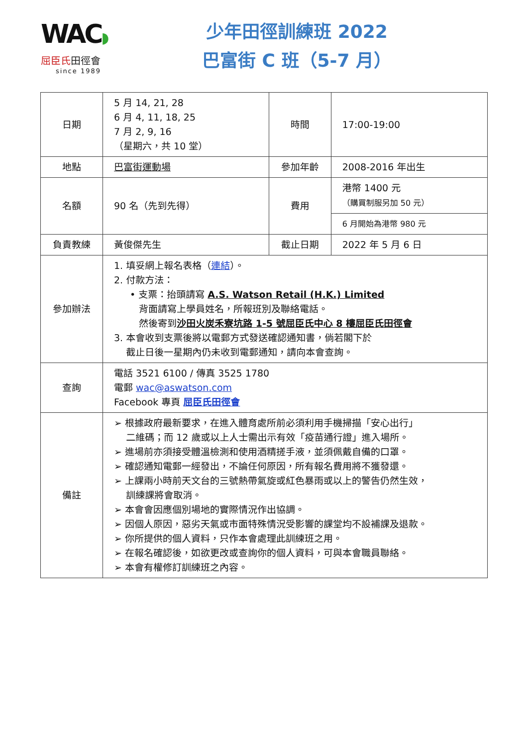WAC◗
屈臣氏田徑會
since 1989
少年田徑訓練班 2022
巴富街 C 班（5-7 月）
| 日期 | 5 月 14, 21, 28 6 月 4, 11, 18, 25 7 月 2, 9, 16 （星期六，共 10 堂） | 時間 | 17:00-19:00 |
| 地點 | 巴富街運動場 | 參加年齡 | 2008-2016 年出生 |
| 名額 | 90 名（先到先得） | 費用 | 港幣 1400 元 （購買制服另加 50 元） |
| | | | 6 月開始為港幣 980 元 |
| 負責教練 | 黃俊傑先生 | 截止日期 | 2022 年 5 月 6 日 |
| 參加辦法 | 1. 填妥網上報名表格（ 連結 ）。 2. 付款方法： • 支票：抬頭請寫 A.S. Watson Retail (H.K.) Limited 背面請寫上學員姓名，所報班別及聯絡電話。 然後寄到 沙田火炭禾寮坑路 1-5 號屈臣氏中心 8 樓屈臣氏田徑會 3. 本會收到支票後將以電郵方式發送確認通知書，倘若閣下於 截止日後一星期內仍未收到電郵通知，請向本會查詢。 | | |
| 查詢 | 電話 3521 6100 / 傳真 3525 1780 電郵 wac@aswatson.com Facebook 專頁 屈臣氏田徑會 | | |
| 備註 | ➢ 根據政府最新要求，在進入體育處所前必須利用手機掃描「安心出行」 二維碼；而 12 歲或以上人士需出示有效「疫苗通行證」進入場所。 ➢ 進場前亦須接受體溫檢測和使用酒精搓手液，並須佩戴自備的口罩。 ➢ 確認通知電郵一經發出，不論任何原因，所有報名費用將不獲發還。 ➢ 上課兩小時前天文台的三號熱帶氣旋或紅色暴雨或以上的警告仍然生效， 訓練課將會取消。 ➢ 本會會因應個別場地的實際情況作出協調。 ➢ 因個人原因，惡劣天氣或市面特殊情況受影響的課堂均不設補課及退款。 ➢ 你所提供的個人資料，只作本會處理此訓練班之用。 ➢ 在報名確認後，如欲更改或查詢你的個人資料，可與本會職員聯絡。 ➢ 本會有權修訂訓練班之內容。 | | |